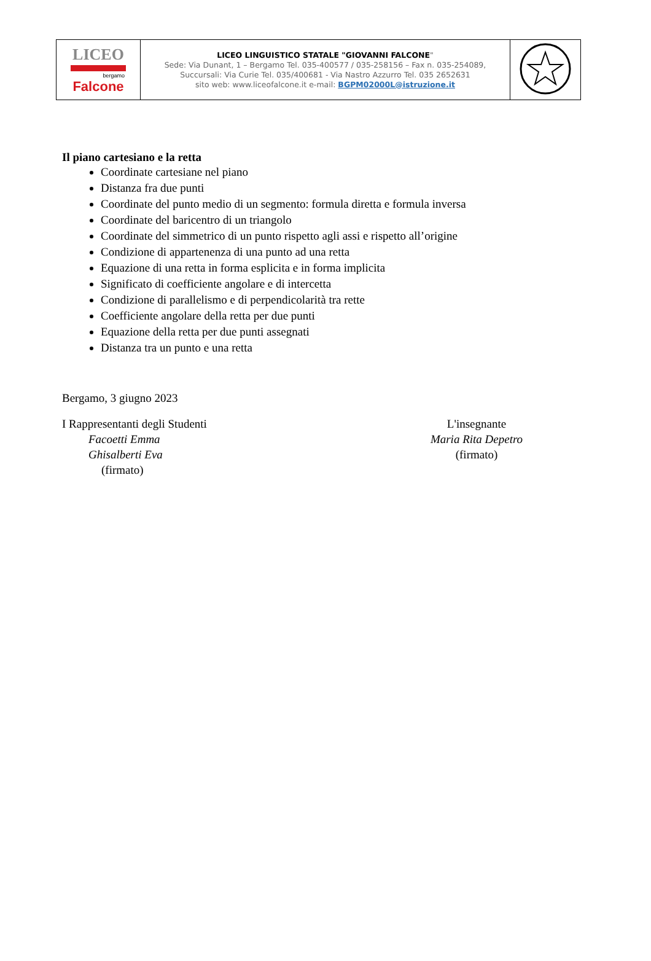| LICEO bergamo Falcone | LICEO LINGUISTICO STATALE "GIOVANNI FALCONE " Sede: Via Dunant, 1 – Bergamo Tel. 035-400577 / 035-258156 – Fax n. 035-254089, Succursali: Via Curie Tel. 035/400681 - Via Nastro Azzurro Tel. 035 2652631 sito web: www.liceofalcone.it e-mail: BGPM02000L@istruzione.it | |
Il piano cartesiano e la retta
Coordinate cartesiane nel piano
Distanza fra due punti
Coordinate del punto medio di un segmento: formula diretta e formula inversa
Coordinate del baricentro di un triangolo
Coordinate del simmetrico di un punto rispetto agli assi e rispetto all’origine
Condizione di appartenenza di una punto ad una retta
Equazione di una retta in forma esplicita e in forma implicita
Significato di coefficiente angolare e di intercetta
Condizione di parallelismo e di perpendicolarità tra rette
Coefficiente angolare della retta per due punti
Equazione della retta per due punti assegnati
Distanza tra un punto e una retta
Bergamo, 3 giugno 2023
I Rappresentanti degli Studenti
Facoetti Emma
Ghisalberti Eva
(firmato)
L'insegnante
Maria Rita Depetro
(firmato)